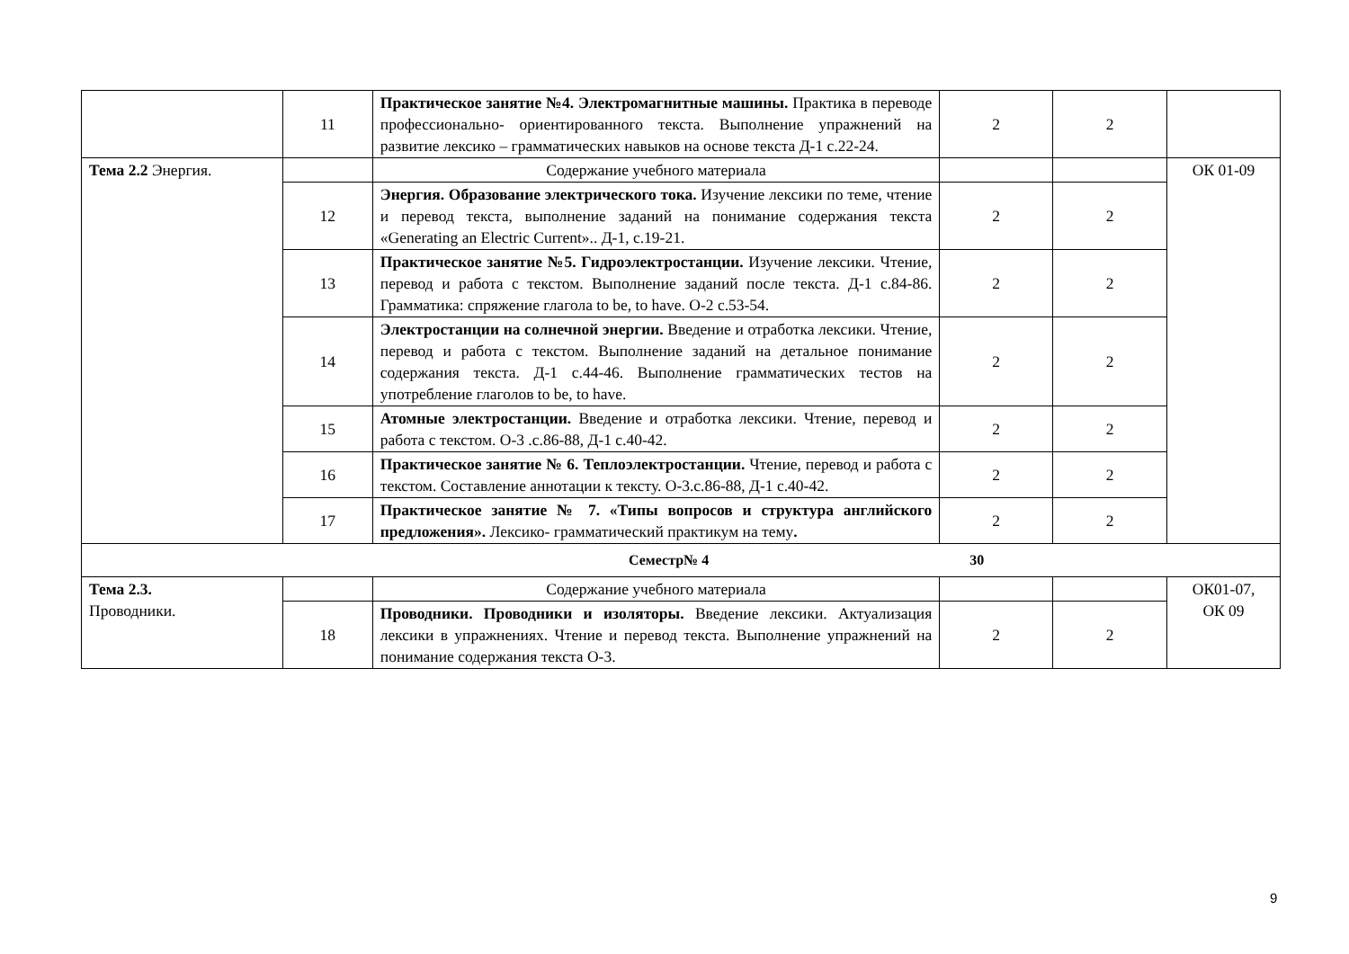| | 11 | Практическое занятие №4. Электромагнитные машины. Практика в переводе профессионально- ориентированного текста. Выполнение упражнений на развитие лексико – грамматических навыков на основе текста Д-1 с.22-24. | 2 | 2 | |
| Тема 2.2 Энергия. | | Содержание учебного материала | | | ОК 01-09 |
| | 12 | Энергия. Образование электрического тока. Изучение лексики по теме, чтение и перевод текста, выполнение заданий на понимание содержания текста «Generating an Electric Current».. Д-1, с.19-21. | 2 | 2 | |
| | 13 | Практическое занятие №5. Гидроэлектростанции. Изучение лексики. Чтение, перевод и работа с текстом. Выполнение заданий после текста. Д-1 с.84-86. Грамматика: спряжение глагола to be, to have. О-2 с.53-54. | 2 | 2 | |
| | 14 | Электростанции на солнечной энергии. Введение и отработка лексики. Чтение, перевод и работа с текстом. Выполнение заданий на детальное понимание содержания текста. Д-1 с.44-46. Выполнение грамматических тестов на употребление глаголов to be, to have. | 2 | 2 | |
| | 15 | Атомные электростанции. Введение и отработка лексики. Чтение, перевод и работа с текстом. О-3 .с.86-88, Д-1 с.40-42. | 2 | 2 | |
| | 16 | Практическое занятие № 6. Теплоэлектростанции. Чтение, перевод и работа с текстом. Составление аннотации к тексту. О-3.с.86-88, Д-1 с.40-42. | 2 | 2 | |
| | 17 | Практическое занятие № 7. «Типы вопросов и структура английского предложения». Лексико- грамматический практикум на тему . | 2 | 2 | |
| Семестр№ 4 30 | | | | | |
| Тема 2.3. Проводники. | | Содержание учебного материала | | | ОК01-07, ОК 09 |
| | 18 | Проводники. Проводники и изоляторы. Введение лексики. Актуализация лексики в упражнениях. Чтение и перевод текста. Выполнение упражнений на понимание содержания текста О-3. | 2 | 2 | |
9